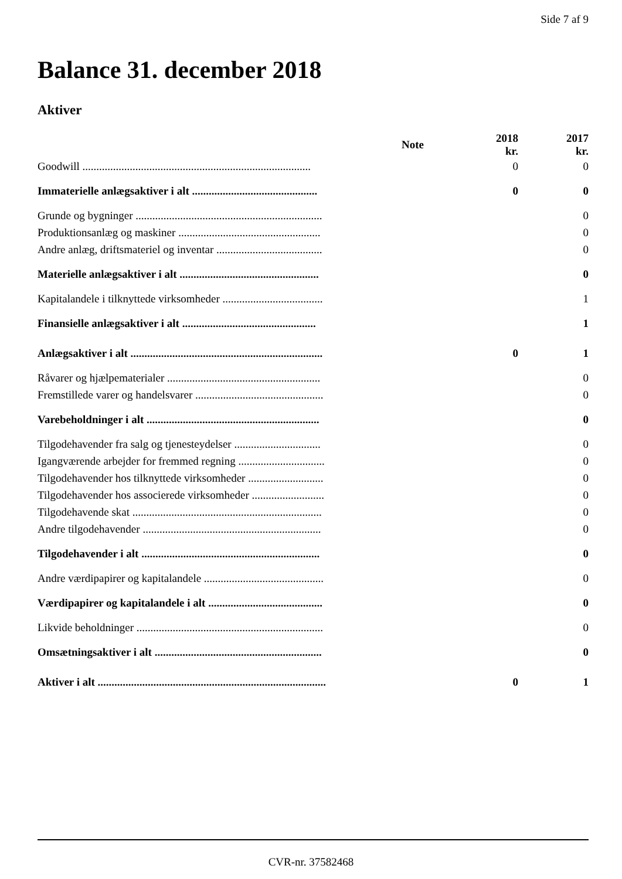Side 7 af 9
Balance 31. december 2018
Aktiver
| | Note | 2018 kr. | 2017 kr. |
| --- | --- | --- | --- |
| Goodwill .................................................................................. | | 0 | 0 |
| Immaterielle anlægsaktiver i alt ............................................. | | 0 | 0 |
| Grunde og bygninger ................................................................... | | | 0 |
| Produktionsanlæg og maskiner ................................................... | | | 0 |
| Andre anlæg, driftsmateriel og inventar ...................................... | | | 0 |
| Materielle anlægsaktiver i alt .................................................. | | | 0 |
| Kapitalandele i tilknyttede virksomheder .................................... | | | 1 |
| Finansielle anlægsaktiver i alt ................................................ | | | 1 |
| Anlægsaktiver i alt ..................................................................... | | 0 | 1 |
| Råvarer og hjælpematerialer ....................................................... | | | 0 |
| Fremstillede varer og handelsvarer .............................................. | | | 0 |
| Varebeholdninger i alt .............................................................. | | | 0 |
| Tilgodehavender fra salg og tjenesteydelser ............................... | | | 0 |
| Igangværende arbejder for fremmed regning ............................... | | | 0 |
| Tilgodehavender hos tilknyttede virksomheder ........................... | | | 0 |
| Tilgodehavender hos associerede virksomheder .......................... | | | 0 |
| Tilgodehavende skat .................................................................... | | | 0 |
| Andre tilgodehavender ................................................................ | | | 0 |
| Tilgodehavender i alt ................................................................ | | | 0 |
| Andre værdipapirer og kapitalandele ........................................... | | | 0 |
| Værdipapirer og kapitalandele i alt ......................................... | | | 0 |
| Likvide beholdninger ................................................................... | | | 0 |
| Omsætningsaktiver i alt ............................................................ | | | 0 |
| Aktiver i alt .................................................................................. | | 0 | 1 |
CVR-nr. 37582468